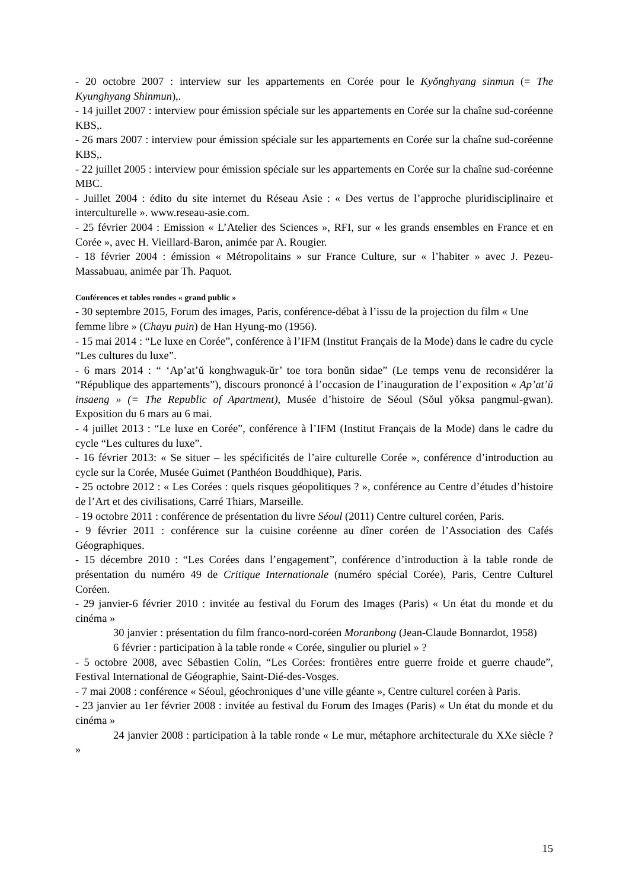- 20 octobre 2007 : interview sur les appartements en Corée pour le Kyŏnghyang sinmun (= The Kyunghyang Shinmun),.
- 14 juillet 2007 : interview pour émission spéciale sur les appartements en Corée sur la chaîne sud-coréenne KBS,.
- 26 mars 2007 : interview pour émission spéciale sur les appartements en Corée sur la chaîne sud-coréenne KBS,.
- 22 juillet 2005 : interview pour émission spéciale sur les appartements en Corée sur la chaîne sud-coréenne MBC.
- Juillet 2004 : édito du site internet du Réseau Asie : « Des vertus de l’approche pluridisciplinaire et interculturelle ». www.reseau-asie.com.
- 25 février 2004 : Emission « L’Atelier des Sciences », RFI, sur « les grands ensembles en France et en Corée », avec H. Vieillard-Baron, animée par A. Rougier.
- 18 février 2004 : émission « Métropolitains » sur France Culture, sur « l’habiter » avec J. Pezeu-Massabuau, animée par Th. Paquot.
Conférences et tables rondes « grand public »
- 30 septembre 2015, Forum des images, Paris, conférence-débat à l’issu de la projection du film « Une femme libre » (Chayu puin) de Han Hyung-mo (1956).
- 15 mai 2014 : “Le luxe en Corée”, conférence à l’IFM (Institut Français de la Mode) dans le cadre du cycle “Les cultures du luxe”.
- 6 mars 2014 : “ ‘Ap’at’ŭ konghwaguk-ŭr’ toe tora bonŭn sidae” (Le temps venu de reconsidérer la “République des appartements”), discours prononcé à l’occasion de l’inauguration de l’exposition « Ap’at’ŭ insaeng » (= The Republic of Apartment), Musée d’histoire de Séoul (Sŏul yŏksa pangmul-gwan). Exposition du 6 mars au 6 mai.
- 4 juillet 2013 : “Le luxe en Corée”, conférence à l’IFM (Institut Français de la Mode) dans le cadre du cycle “Les cultures du luxe”.
- 16 février 2013: « Se situer – les spécificités de l’aire culturelle Corée », conférence d’introduction au cycle sur la Corée, Musée Guimet (Panthéon Bouddhique), Paris.
- 25 octobre 2012 : « Les Corées : quels risques géopolitiques ? », conférence au Centre d’études d’histoire de l’Art et des civilisations, Carré Thiars, Marseille.
- 19 octobre 2011 : conférence de présentation du livre Séoul (2011) Centre culturel coréen, Paris.
- 9 février 2011 : conférence sur la cuisine coréenne au dîner coréen de l’Association des Cafés Géographiques.
- 15 décembre 2010 : “Les Corées dans l’engagement”, conférence d’introduction à la table ronde de présentation du numéro 49 de Critique Internationale (numéro spécial Corée), Paris, Centre Culturel Coréen.
- 29 janvier-6 février 2010 : invitée au festival du Forum des Images (Paris) « Un état du monde et du cinéma »
30 janvier : présentation du film franco-nord-coréen Moranbong (Jean-Claude Bonnardot, 1958)
6 février : participation à la table ronde « Corée, singulier ou pluriel » ?
- 5 octobre 2008, avec Sébastien Colin, “Les Corées: frontières entre guerre froide et guerre chaude”, Festival International de Géographie, Saint-Dié-des-Vosges.
- 7 mai 2008 : conférence « Séoul, géochroniques d’une ville géante », Centre culturel coréen à Paris.
- 23 janvier au 1er février 2008 : invitée au festival du Forum des Images (Paris) « Un état du monde et du cinéma »
24 janvier 2008 : participation à la table ronde « Le mur, métaphore architecturale du XXe siècle ? »
15